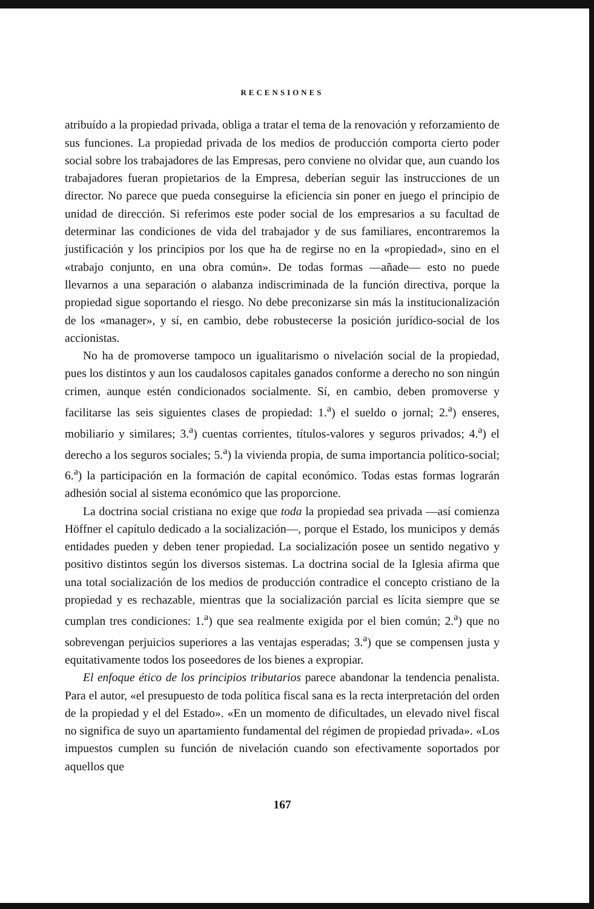RECENSIONES
atribuído a la propiedad privada, obliga a tratar el tema de la renovación y reforzamiento de sus funciones. La propiedad privada de los medios de producción comporta cierto poder social sobre los trabajadores de las Empresas, pero conviene no olvidar que, aun cuando los trabajadores fueran propietarios de la Empresa, deberían seguir las instrucciones de un director. No parece que pueda conseguirse la eficiencia sin poner en juego el principio de unidad de dirección. Si referimos este poder social de los empresarios a su facultad de determinar las condiciones de vida del trabajador y de sus familiares, encontraremos la justificación y los principios por los que ha de regirse no en la «propiedad», sino en el «trabajo conjunto, en una obra común». De todas formas —añade— esto no puede llevarnos a una separación o alabanza indiscriminada de la función directiva, porque la propiedad sigue soportando el riesgo. No debe preconizarse sin más la institucionalización de los «manager», y sí, en cambio, debe robustecerse la posición jurídico-social de los accionistas.
No ha de promoverse tampoco un igualitarismo o nivelación social de la propiedad, pues los distintos y aun los caudalosos capitales ganados conforme a derecho no son ningún crimen, aunque estén condicionados socialmente. Sí, en cambio, deben promoverse y facilitarse las seis siguientes clases de propiedad: 1.<sup>a</sup>) el sueldo o jornal; 2.<sup>a</sup>) enseres, mobiliario y similares; 3.<sup>a</sup>) cuentas corrientes, títulos-valores y seguros privados; 4.<sup>a</sup>) el derecho a los seguros sociales; 5.<sup>a</sup>) la vivienda propia, de suma importancia político-social; 6.<sup>a</sup>) la participación en la formación de capital económico. Todas estas formas lograrán adhesión social al sistema económico que las proporcione.
La doctrina social cristiana no exige que toda la propiedad sea privada —así comienza Höffner el capítulo dedicado a la socialización—, porque el Estado, los municipos y demás entidades pueden y deben tener propiedad. La socialización posee un sentido negativo y positivo distintos según los diversos sistemas. La doctrina social de la Iglesia afirma que una total socialización de los medios de producción contradice el concepto cristiano de la propiedad y es rechazable, mientras que la socialización parcial es lícita siempre que se cumplan tres condiciones: 1.<sup>a</sup>) que sea realmente exigida por el bien común; 2.<sup>a</sup>) que no sobrevengan perjuicios superiores a las ventajas esperadas; 3.<sup>a</sup>) que se compensen justa y equitativamente todos los poseedores de los bienes a expropiar.
El enfoque ético de los principios tributarios parece abandonar la tendencia penalista. Para el autor, «el presupuesto de toda política fiscal sana es la recta interpretación del orden de la propiedad y el del Estado». «En un momento de dificultades, un elevado nivel fiscal no significa de suyo un apartamiento fundamental del régimen de propiedad privada». «Los impuestos cumplen su función de nivelación cuando son efectivamente soportados por aquellos que
167